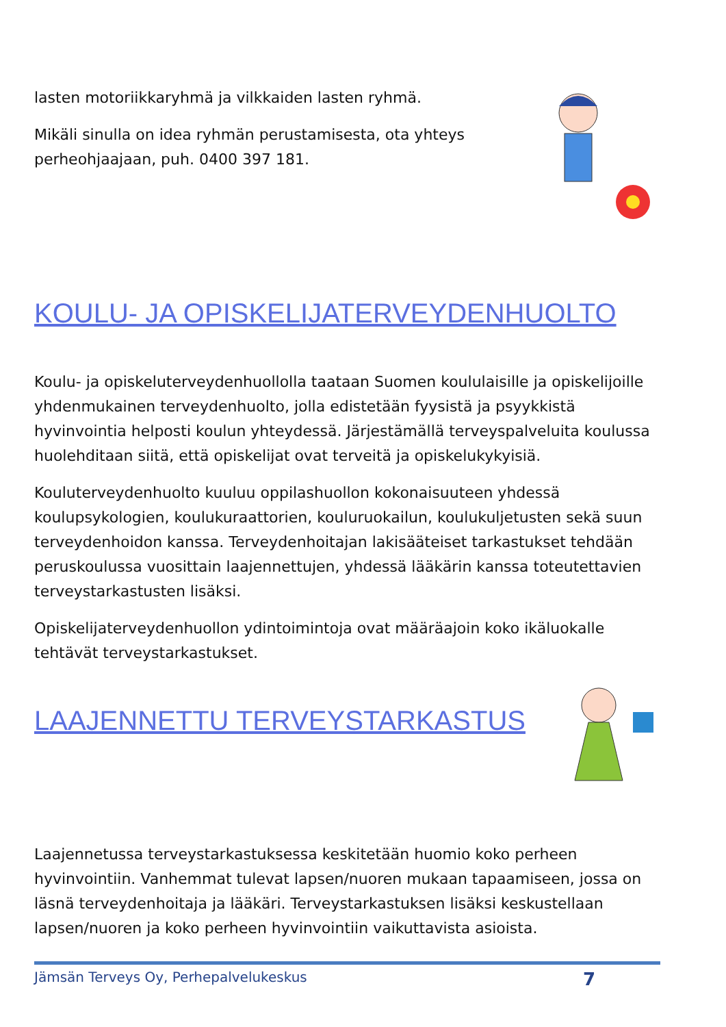lasten motoriikkaryhmä ja vilkkaiden lasten ryhmä.
Mikäli sinulla on idea ryhmän perustamisesta, ota yhteys perheohjaajaan, puh. 0400 397 181.
KOULU- JA OPISKELIJATERVEYDENHUOLTO
Koulu- ja opiskeluterveydenhuollolla taataan Suomen koululaisille ja opiskelijoille yhdenmukainen terveydenhuolto, jolla edistetään fyysistä ja psyykkistä hyvinvointia helposti koulun yhteydessä. Järjestämällä terveyspalveluita koulussa huolehditaan siitä, että opiskelijat ovat terveitä ja opiskelukykyisiä.
Kouluterveydenhuolto kuuluu oppilashuollon kokonaisuuteen yhdessä koulupsykologien, koulukuraattorien, kouluruokailun, koulukuljetusten sekä suun terveydenhoidon kanssa. Terveydenhoitajan lakisääteiset tarkastukset tehdään peruskoulussa vuosittain laajennettujen, yhdessä lääkärin kanssa toteutettavien terveystarkastusten lisäksi.
Opiskelijaterveydenhuollon ydintoimintoja ovat määräajoin koko ikäluokalle tehtävät terveystarkastukset.
LAAJENNETTU TERVEYSTARKASTUS
Laajennetussa terveystarkastuksessa keskitetään huomio koko perheen hyvinvointiin. Vanhemmat tulevat lapsen/nuoren mukaan tapaamiseen, jossa on läsnä terveydenhoitaja ja lääkäri. Terveystarkastuksen lisäksi keskustellaan lapsen/nuoren ja koko perheen hyvinvointiin vaikuttavista asioista.
Jämsän Terveys Oy, Perhepalvelukeskus 7